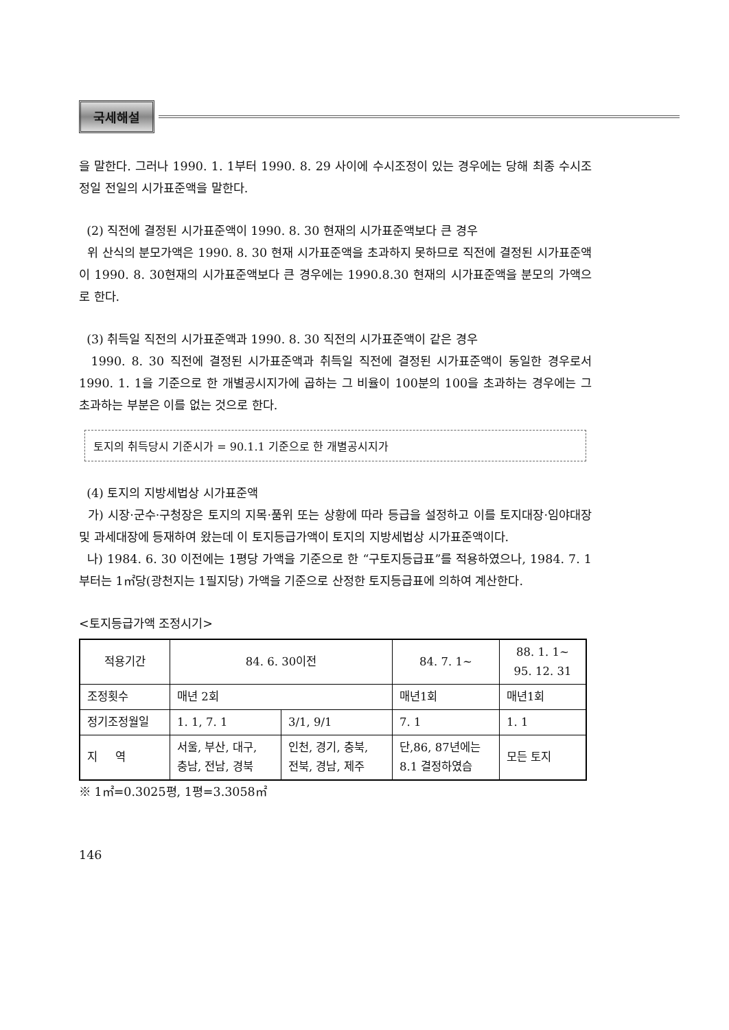국세해설
을 말한다. 그러나 1990. 1. 1부터 1990. 8. 29 사이에 수시조정이 있는 경우에는 당해 최종 수시조정일 전일의 시가표준액을 말한다.
(2) 직전에 결정된 시가표준액이 1990. 8. 30 현재의 시가표준액보다 큰 경우
위 산식의 분모가액은 1990. 8. 30 현재 시가표준액을 초과하지 못하므로 직전에 결정된 시가표준액이 1990. 8. 30현재의 시가표준액보다 큰 경우에는 1990.8.30 현재의 시가표준액을 분모의 가액으로 한다.
(3) 취득일 직전의 시가표준액과 1990. 8. 30 직전의 시가표준액이 같은 경우
1990. 8. 30 직전에 결정된 시가표준액과 취득일 직전에 결정된 시가표준액이 동일한 경우로서 1990. 1. 1을 기준으로 한 개별공시지가에 곱하는 그 비율이 100분의 100을 초과하는 경우에는 그 초과하는 부분은 이를 없는 것으로 한다.
토지의 취득당시 기준시가 = 90.1.1 기준으로 한 개별공시지가
(4) 토지의 지방세법상 시가표준액
가) 시장·군수·구청장은 토지의 지목·품위 또는 상황에 따라 등급을 설정하고 이를 토지대장·임야대장 및 과세대장에 등재하여 왔는데 이 토지등급가액이 토지의 지방세법상 시가표준액이다.
나) 1984. 6. 30 이전에는 1평당 가액을 기준으로 한 “구토지등급표”를 적용하였으나, 1984. 7. 1 부터는 1㎡당(광천지는 1필지당) 가액을 기준으로 산정한 토지등급표에 의하여 계산한다.
<토지등급가액 조정시기>
| 적용기간 | 84. 6. 30이전 | | 84. 7. 1~ | 88. 1. 1~ 95. 12. 31 |
| 조정횟수 | 매년 2회 | | 매년1회 | 매년1회 |
| 정기조정월일 | 1. 1, 7. 1 | 3/1, 9/1 | 7. 1 | 1. 1 |
| 지 역 | 서울, 부산, 대구, 충남, 전남, 경북 | 인천, 경기, 충북, 전북, 경남, 제주 | 단,86, 87년에는 8.1 결정하였슴 | 모든 토지 |
※ 1㎡=0.3025평, 1평=3.3058㎡
146